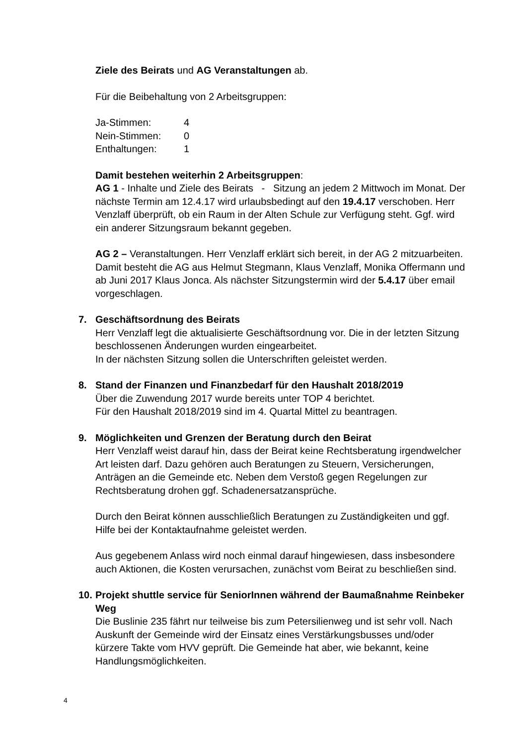Ziele des Beirats und AG Veranstaltungen ab.
Für die Beibehaltung von 2 Arbeitsgruppen:
| Ja-Stimmen: | 4 |
| Nein-Stimmen: | 0 |
| Enthaltungen: | 1 |
Damit bestehen weiterhin 2 Arbeitsgruppen:
AG 1 - Inhalte und Ziele des Beirats - Sitzung an jedem 2 Mittwoch im Monat. Der nächste Termin am 12.4.17 wird urlaubsbedingt auf den 19.4.17 verschoben. Herr Venzlaff überprüft, ob ein Raum in der Alten Schule zur Verfügung steht. Ggf. wird ein anderer Sitzungsraum bekannt gegeben.
AG 2 – Veranstaltungen. Herr Venzlaff erklärt sich bereit, in der AG 2 mitzuarbeiten. Damit besteht die AG aus Helmut Stegmann, Klaus Venzlaff, Monika Offermann und ab Juni 2017 Klaus Jonca. Als nächster Sitzungstermin wird der 5.4.17 über email vorgeschlagen.
7. Geschäftsordnung des Beirats
Herr Venzlaff legt die aktualisierte Geschäftsordnung vor. Die in der letzten Sitzung beschlossenen Änderungen wurden eingearbeitet.
In der nächsten Sitzung sollen die Unterschriften geleistet werden.
8. Stand der Finanzen und Finanzbedarf für den Haushalt 2018/2019
Über die Zuwendung 2017 wurde bereits unter TOP 4 berichtet.
Für den Haushalt 2018/2019 sind im 4. Quartal Mittel zu beantragen.
9. Möglichkeiten und Grenzen der Beratung durch den Beirat
Herr Venzlaff weist darauf hin, dass der Beirat keine Rechtsberatung irgendwelcher Art leisten darf. Dazu gehören auch Beratungen zu Steuern, Versicherungen, Anträgen an die Gemeinde etc. Neben dem Verstoß gegen Regelungen zur Rechtsberatung drohen ggf. Schadenersatzansprüche.
Durch den Beirat können ausschließlich Beratungen zu Zuständigkeiten und ggf. Hilfe bei der Kontaktaufnahme geleistet werden.
Aus gegebenem Anlass wird noch einmal darauf hingewiesen, dass insbesondere auch Aktionen, die Kosten verursachen, zunächst vom Beirat zu beschließen sind.
10.
Projekt shuttle service für SeniorInnen während der Baumaßnahme Reinbeker Weg
Die Buslinie 235 fährt nur teilweise bis zum Petersilienweg und ist sehr voll. Nach Auskunft der Gemeinde wird der Einsatz eines Verstärkungsbusses und/oder kürzere Takte vom HVV geprüft. Die Gemeinde hat aber, wie bekannt, keine Handlungsmöglichkeiten.
4